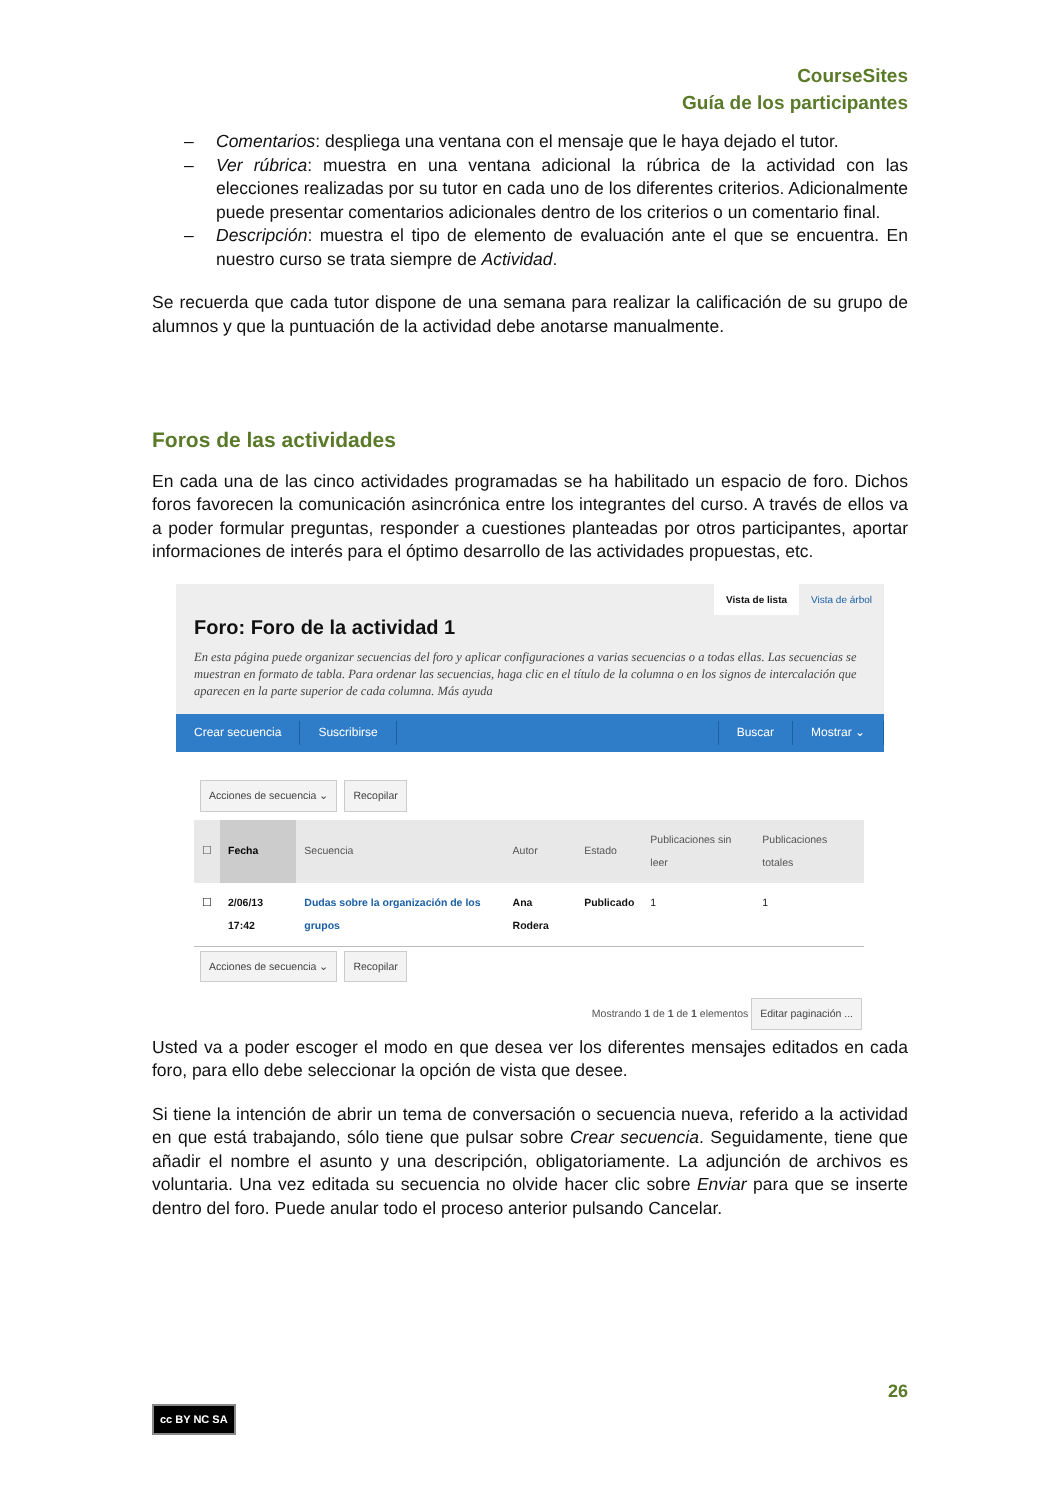CourseSites
Guía de los participantes
– Comentarios: despliega una ventana con el mensaje que le haya dejado el tutor.
– Ver rúbrica: muestra en una ventana adicional la rúbrica de la actividad con las elecciones realizadas por su tutor en cada uno de los diferentes criterios. Adicionalmente puede presentar comentarios adicionales dentro de los criterios o un comentario final.
– Descripción: muestra el tipo de elemento de evaluación ante el que se encuentra. En nuestro curso se trata siempre de Actividad.
Se recuerda que cada tutor dispone de una semana para realizar la calificación de su grupo de alumnos y que la puntuación de la actividad debe anotarse manualmente.
Foros de las actividades
En cada una de las cinco actividades programadas se ha habilitado un espacio de foro. Dichos foros favorecen la comunicación asincrónica entre los integrantes del curso. A través de ellos va a poder formular preguntas, responder a cuestiones planteadas por otros participantes, aportar informaciones de interés para el óptimo desarrollo de las actividades propuestas, etc.
Vista de lista Vista de árbol
Foro: Foro de la actividad 1
En esta página puede organizar secuencias del foro y aplicar configuraciones a varias secuencias o a todas ellas. Las secuencias se muestran en formato de tabla. Para ordenar las secuencias, haga clic en el título de la columna o en los signos de intercalación que aparecen en la parte superior de cada columna. Más ayuda
Crear secuencia Suscribirse Buscar Mostrar ⌄
Acciones de secuencia ⌄ Recopilar
| ☐ | Fecha | Secuencia | Autor | Estado | Publicaciones sin leer | Publicaciones totales |
| --- | --- | --- | --- | --- | --- | --- |
| ☐ | 2/06/13 17:42 | Dudas sobre la organización de los grupos | Ana Rodera | Publicado | 1 | 1 |
Acciones de secuencia ⌄ Recopilar
Mostrando 1 de 1 de 1 elementos Editar paginación ...
Usted va a poder escoger el modo en que desea ver los diferentes mensajes editados en cada foro, para ello debe seleccionar la opción de vista que desee.
Si tiene la intención de abrir un tema de conversación o secuencia nueva, referido a la actividad en que está trabajando, sólo tiene que pulsar sobre Crear secuencia. Seguidamente, tiene que añadir el nombre el asunto y una descripción, obligatoriamente. La adjunción de archivos es voluntaria. Una vez editada su secuencia no olvide hacer clic sobre Enviar para que se inserte dentro del foro. Puede anular todo el proceso anterior pulsando Cancelar.
26
cc BY NC SA